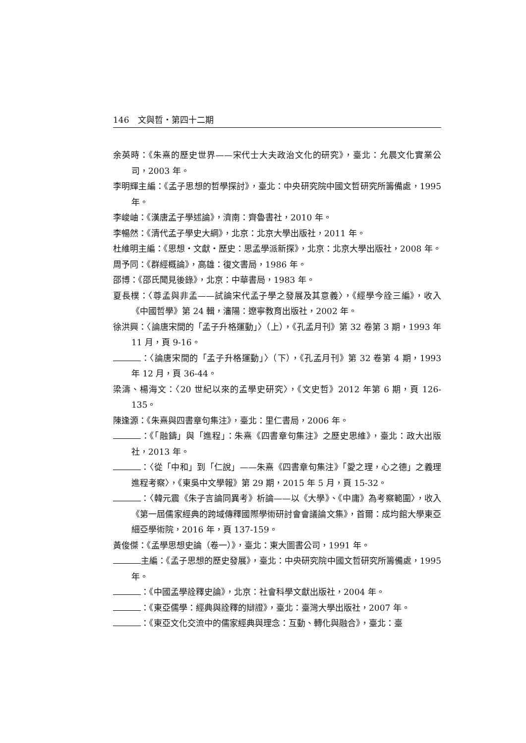146 文與哲・第四十二期
余英時：《朱熹的歷史世界——宋代士大夫政治文化的研究》，臺北：允晨文化實業公司，2003 年。
李明輝主編：《孟子思想的哲學探討》，臺北：中央研究院中國文哲研究所籌備處，1995 年。
李峻岫：《漢唐孟子學述論》，濟南：齊魯書社，2010 年。
李暢然：《清代孟子學史大綱》，北京：北京大學出版社，2011 年。
杜維明主編：《思想・文獻・歷史：思孟學派新探》，北京：北京大學出版社，2008 年。
周予同：《群經概論》，高雄：復文書局，1986 年。
邵博：《邵氏聞見後錄》，北京：中華書局，1983 年。
夏長樸：〈尊孟與非孟——試論宋代孟子學之發展及其意義〉，《經學今詮三編》，收入《中國哲學》第 24 輯，瀋陽：遼寧教育出版社，2002 年。
徐洪興：〈論唐宋間的「孟子升格運動」〉（上），《孔孟月刊》第 32 卷第 3 期，1993 年 11 月，頁 9-16。
：〈論唐宋間的「孟子升格運動」〉（下），《孔孟月刊》第 32 卷第 4 期，1993 年 12 月，頁 36-44。
梁濤、楊海文：〈20 世紀以來的孟學史研究〉，《文史哲》2012 年第 6 期，頁 126-135。
陳逢源：《朱熹與四書章句集注》，臺北：里仁書局，2006 年。
：《「融鑄」與「進程」：朱熹《四書章句集注》之歷史思維》，臺北：政大出版社，2013 年。
：〈從「中和」到「仁說」——朱熹《四書章句集注》「愛之理，心之德」之義理進程考察〉，《東吳中文學報》第 29 期，2015 年 5 月，頁 15-32。
：〈韓元震《朱子言論同異考》析論——以《大學》、《中庸》為考察範圍〉，收入《第一屆儒家經典的跨域傳釋國際學術研討會會議論文集》，首爾：成均館大學東亞細亞學術院，2016 年，頁 137-159。
黃俊傑：《孟學思想史論（卷一）》，臺北：東大圖書公司，1991 年。
主編：《孟子思想的歷史發展》，臺北：中央研究院中國文哲研究所籌備處，1995 年。
：《中國孟學詮釋史論》，北京：社會科學文獻出版社，2004 年。
：《東亞儒學：經典與詮釋的辯證》，臺北：臺灣大學出版社，2007 年。
：《東亞文化交流中的儒家經典與理念：互動、轉化與融合》，臺北：臺